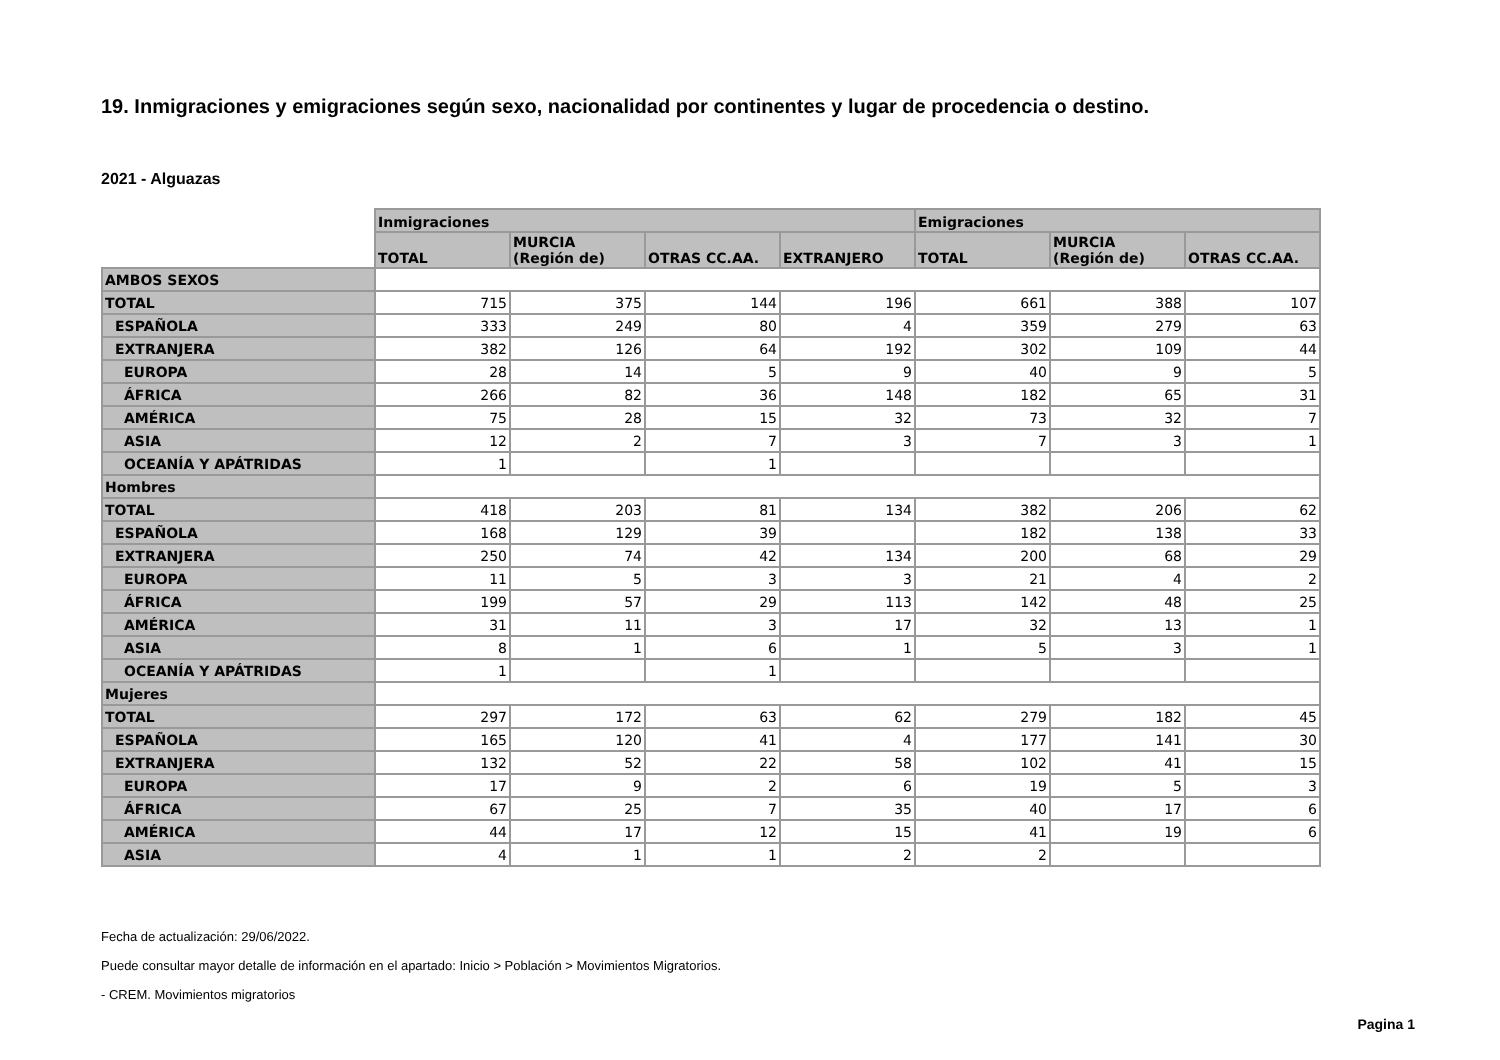19. Inmigraciones y emigraciones según sexo, nacionalidad por continentes y lugar de procedencia o destino.
2021 - Alguazas
| | Inmigraciones | | | | Emigraciones | | |
| | TOTAL | MURCIA (Región de) | OTRAS CC.AA. | EXTRANJERO | TOTAL | MURCIA (Región de) | OTRAS CC.AA. |
| AMBOS SEXOS | | | | | | | |
| TOTAL | 715 | 375 | 144 | 196 | 661 | 388 | 107 |
| ESPAÑOLA | 333 | 249 | 80 | 4 | 359 | 279 | 63 |
| EXTRANJERA | 382 | 126 | 64 | 192 | 302 | 109 | 44 |
| EUROPA | 28 | 14 | 5 | 9 | 40 | 9 | 5 |
| ÁFRICA | 266 | 82 | 36 | 148 | 182 | 65 | 31 |
| AMÉRICA | 75 | 28 | 15 | 32 | 73 | 32 | 7 |
| ASIA | 12 | 2 | 7 | 3 | 7 | 3 | 1 |
| OCEANÍA Y APÁTRIDAS | 1 | | 1 | | | | |
| Hombres | | | | | | | |
| TOTAL | 418 | 203 | 81 | 134 | 382 | 206 | 62 |
| ESPAÑOLA | 168 | 129 | 39 | | 182 | 138 | 33 |
| EXTRANJERA | 250 | 74 | 42 | 134 | 200 | 68 | 29 |
| EUROPA | 11 | 5 | 3 | 3 | 21 | 4 | 2 |
| ÁFRICA | 199 | 57 | 29 | 113 | 142 | 48 | 25 |
| AMÉRICA | 31 | 11 | 3 | 17 | 32 | 13 | 1 |
| ASIA | 8 | 1 | 6 | 1 | 5 | 3 | 1 |
| OCEANÍA Y APÁTRIDAS | 1 | | 1 | | | | |
| Mujeres | | | | | | | |
| TOTAL | 297 | 172 | 63 | 62 | 279 | 182 | 45 |
| ESPAÑOLA | 165 | 120 | 41 | 4 | 177 | 141 | 30 |
| EXTRANJERA | 132 | 52 | 22 | 58 | 102 | 41 | 15 |
| EUROPA | 17 | 9 | 2 | 6 | 19 | 5 | 3 |
| ÁFRICA | 67 | 25 | 7 | 35 | 40 | 17 | 6 |
| AMÉRICA | 44 | 17 | 12 | 15 | 41 | 19 | 6 |
| ASIA | 4 | 1 | 1 | 2 | 2 | | |
Fecha de actualización: 29/06/2022.
Puede consultar mayor detalle de información en el apartado: Inicio > Población > Movimientos Migratorios.
- CREM. Movimientos migratorios
Pagina 1